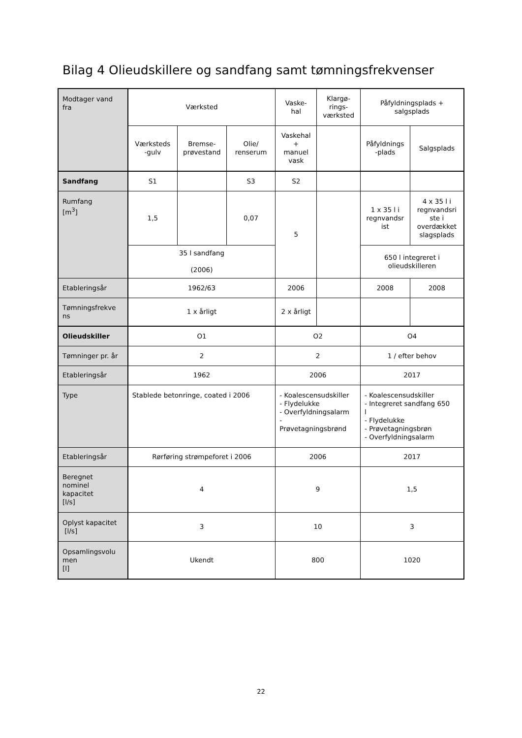Bilag 4 Olieudskillere og sandfang samt tømningsfrekvenser
| Modtager vand fra | Værksted | | | Vaske- hal | Klargø- rings- værksted | Påfyldningsplads + salgsplads | |
| | Værksteds -gulv | Bremse- prøvestand | Olie/ renserum | Vaskehal + manuel vask | | Påfyldnings -plads | Salgsplads |
| Sandfang | S1 | | S3 | S2 | | | |
| Rumfang [m<sup>3</sup>] | 1,5 | | 0,07 | 5 | | 1 x 35 l i regnvandsr ist | 4 x 35 l i regnvandsri ste i overdækket slagsplads |
| | 35 l sandfang (2006) | | | | | 650 l integreret i olieudskilleren | |
| Etableringsår | 1962/63 | | | 2006 | | 2008 | 2008 |
| Tømningsfrekve ns | 1 x årligt | | | 2 x årligt | | | |
| Olieudskiller | O1 | | | O2 | | O4 | |
| Tømninger pr. år | 2 | | | 2 | | 1 / efter behov | |
| Etableringsår | 1962 | | | 2006 | | 2017 | |
| Type | Stablede betonringe, coated i 2006 | | | - Koalescensudskiller - Flydelukke - Overfyldningsalarm - Prøvetagningsbrønd | | - Koalescensudskiller - Integreret sandfang 650 l - Flydelukke - Prøvetagningsbrøn - Overfyldningsalarm | |
| Etableringsår | Rørføring strømpeforet i 2006 | | | 2006 | | 2017 | |
| Beregnet nominel kapacitet [l/s] | 4 | | | 9 | | 1,5 | |
| Oplyst kapacitet [l/s] | 3 | | | 10 | | 3 | |
| Opsamlingsvolu men [l] | Ukendt | | | 800 | | 1020 | |
22